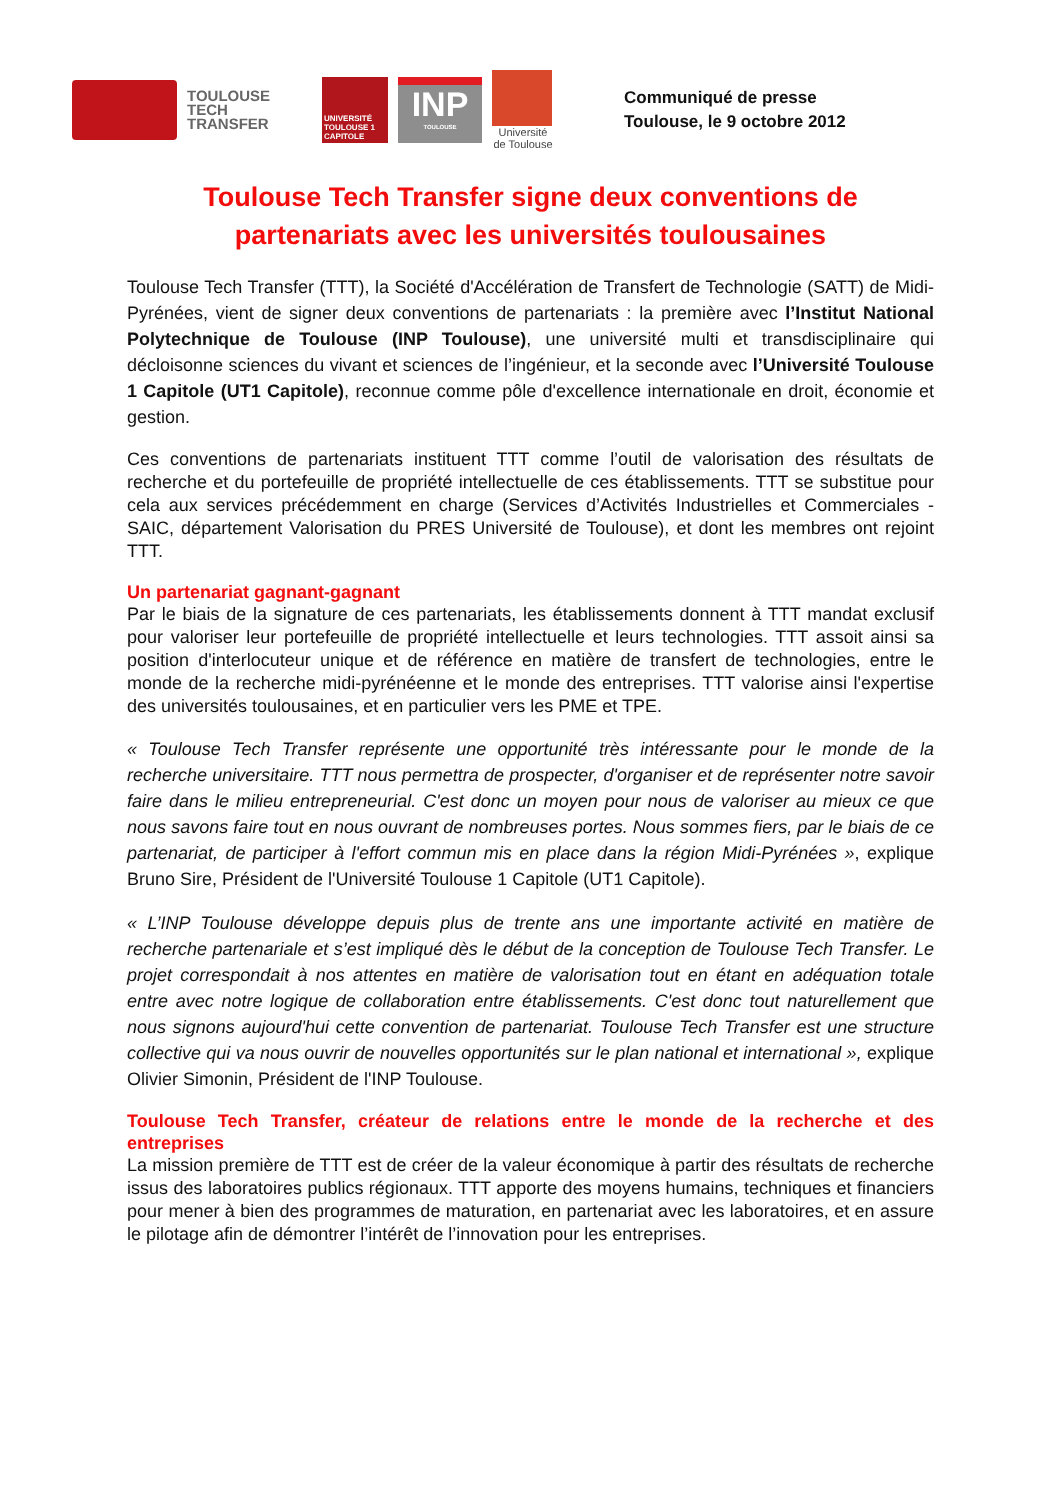TOULOUSE
TECH
TRANSFER
UNIVERSITÉ TOULOUSE 1 CAPITOLE
INP
TOULOUSE
Université de Toulouse
Communiqué de presse
Toulouse, le 9 octobre 2012
Toulouse Tech Transfer signe deux conventions de partenariats avec les universités toulousaines
Toulouse Tech Transfer (TTT), la Société d'Accélération de Transfert de Technologie (SATT) de Midi-Pyrénées, vient de signer deux conventions de partenariats : la première avec l’Institut National Polytechnique de Toulouse (INP Toulouse), une université multi et transdisciplinaire qui décloisonne sciences du vivant et sciences de l’ingénieur, et la seconde avec l’Université Toulouse 1 Capitole (UT1 Capitole), reconnue comme pôle d'excellence internationale en droit, économie et gestion.
Ces conventions de partenariats instituent TTT comme l’outil de valorisation des résultats de recherche et du portefeuille de propriété intellectuelle de ces établissements. TTT se substitue pour cela aux services précédemment en charge (Services d’Activités Industrielles et Commerciales - SAIC, département Valorisation du PRES Université de Toulouse), et dont les membres ont rejoint TTT.
Un partenariat gagnant-gagnant
Par le biais de la signature de ces partenariats, les établissements donnent à TTT mandat exclusif pour valoriser leur portefeuille de propriété intellectuelle et leurs technologies. TTT assoit ainsi sa position d'interlocuteur unique et de référence en matière de transfert de technologies, entre le monde de la recherche midi-pyrénéenne et le monde des entreprises. TTT valorise ainsi l'expertise des universités toulousaines, et en particulier vers les PME et TPE.
« Toulouse Tech Transfer représente une opportunité très intéressante pour le monde de la recherche universitaire. TTT nous permettra de prospecter, d'organiser et de représenter notre savoir faire dans le milieu entrepreneurial. C'est donc un moyen pour nous de valoriser au mieux ce que nous savons faire tout en nous ouvrant de nombreuses portes. Nous sommes fiers, par le biais de ce partenariat, de participer à l'effort commun mis en place dans la région Midi-Pyrénées », explique Bruno Sire, Président de l'Université Toulouse 1 Capitole (UT1 Capitole).
« L’INP Toulouse développe depuis plus de trente ans une importante activité en matière de recherche partenariale et s’est impliqué dès le début de la conception de Toulouse Tech Transfer. Le projet correspondait à nos attentes en matière de valorisation tout en étant en adéquation totale entre avec notre logique de collaboration entre établissements. C'est donc tout naturellement que nous signons aujourd'hui cette convention de partenariat. Toulouse Tech Transfer est une structure collective qui va nous ouvrir de nouvelles opportunités sur le plan national et international », explique Olivier Simonin, Président de l'INP Toulouse.
Toulouse Tech Transfer, créateur de relations entre le monde de la recherche et des entreprises
La mission première de TTT est de créer de la valeur économique à partir des résultats de recherche issus des laboratoires publics régionaux. TTT apporte des moyens humains, techniques et financiers pour mener à bien des programmes de maturation, en partenariat avec les laboratoires, et en assure le pilotage afin de démontrer l’intérêt de l’innovation pour les entreprises.